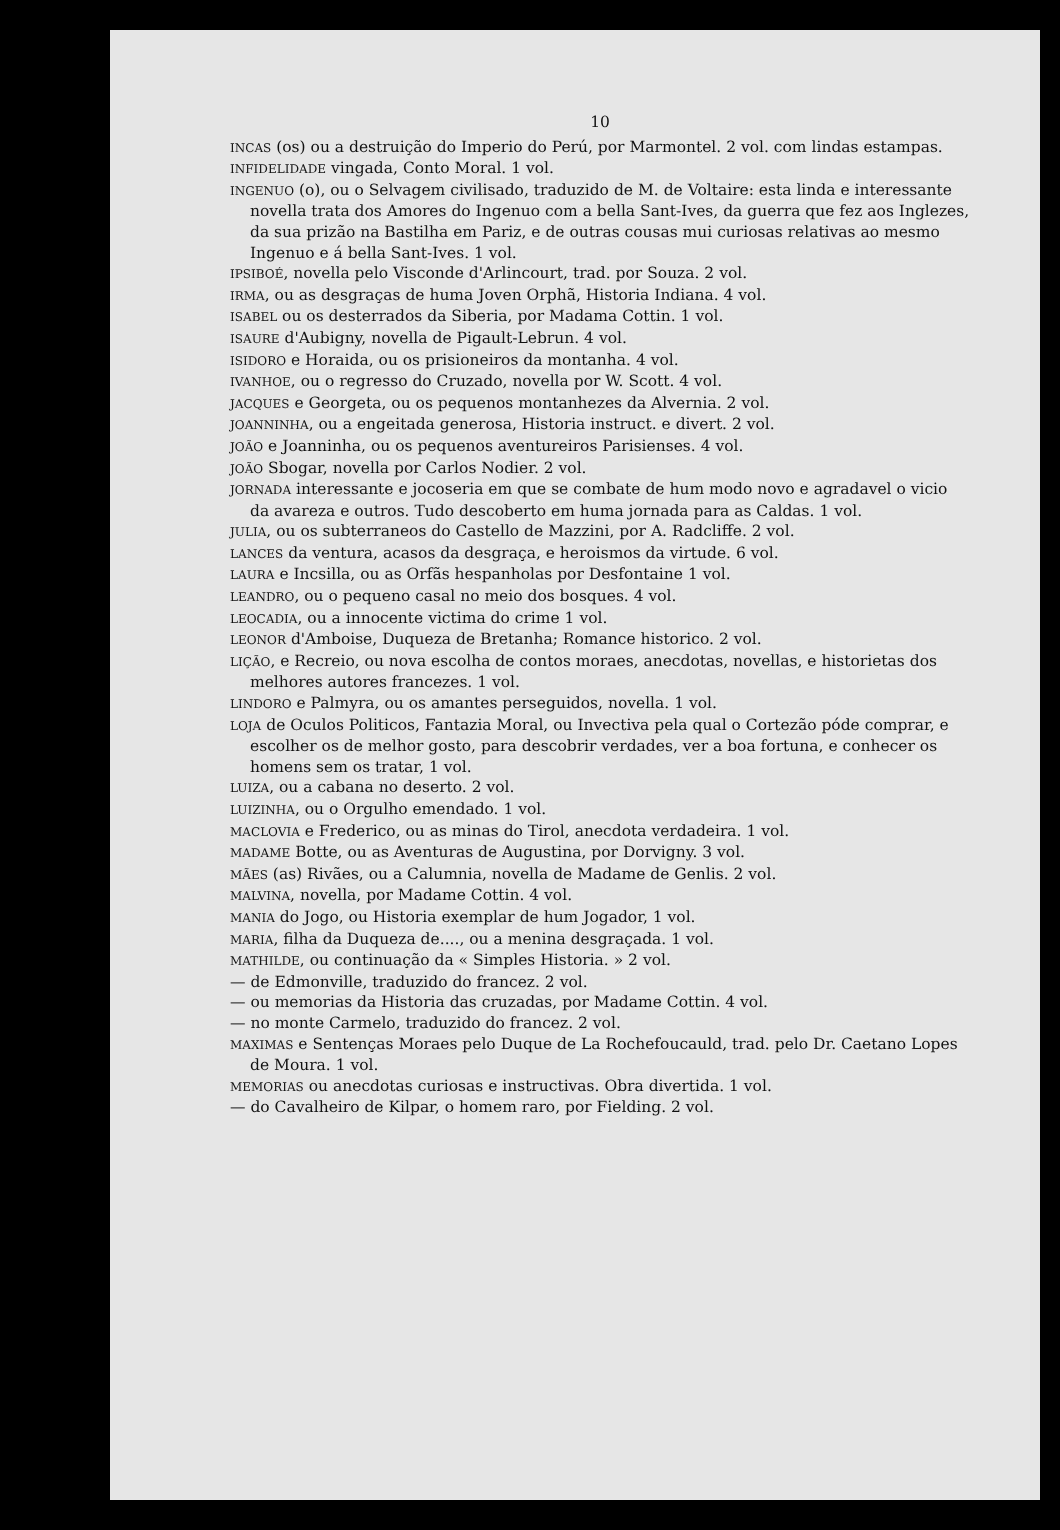10
INCAS (os) ou a destruição do Imperio do Perú, por Marmontel. 2 vol. com lindas estampas.
INFIDELIDADE vingada, Conto Moral. 1 vol.
INGENUO (o), ou o Selvagem civilisado, traduzido de M. de Voltaire: esta linda e interessante novella trata dos Amores do Ingenuo com a bella Sant-Ives, da guerra que fez aos Inglezes, da sua prizão na Bastilha em Pariz, e de outras cousas mui curiosas relativas ao mesmo Ingenuo e á bella Sant-Ives. 1 vol.
IPSIBOÉ, novella pelo Visconde d'Arlincourt, trad. por Souza. 2 vol.
IRMA, ou as desgraças de huma Joven Orphã, Historia Indiana. 4 vol.
ISABEL ou os desterrados da Siberia, por Madama Cottin. 1 vol.
ISAURE d'Aubigny, novella de Pigault-Lebrun. 4 vol.
ISIDORO e Horaida, ou os prisioneiros da montanha. 4 vol.
IVANHOE, ou o regresso do Cruzado, novella por W. Scott. 4 vol.
JACQUES e Georgeta, ou os pequenos montanhezes da Alvernia. 2 vol.
JOANNINHA, ou a engeitada generosa, Historia instruct. e divert. 2 vol.
JOÃO e Joanninha, ou os pequenos aventureiros Parisienses. 4 vol.
JOÃO Sbogar, novella por Carlos Nodier. 2 vol.
JORNADA interessante e jocoseria em que se combate de hum modo novo e agradavel o vicio da avareza e outros. Tudo descoberto em huma jornada para as Caldas. 1 vol.
JULIA, ou os subterraneos do Castello de Mazzini, por A. Radcliffe. 2 vol.
LANCES da ventura, acasos da desgraça, e heroismos da virtude. 6 vol.
LAURA e Incsilla, ou as Orfãs hespanholas por Desfontaine 1 vol.
LEANDRO, ou o pequeno casal no meio dos bosques. 4 vol.
LEOCADIA, ou a innocente victima do crime 1 vol.
LEONOR d'Amboise, Duqueza de Bretanha; Romance historico. 2 vol.
LIÇÃO, e Recreio, ou nova escolha de contos moraes, anecdotas, novellas, e historietas dos melhores autores francezes. 1 vol.
LINDORO e Palmyra, ou os amantes perseguidos, novella. 1 vol.
LOJA de Oculos Politicos, Fantazia Moral, ou Invectiva pela qual o Cortezão póde comprar, e escolher os de melhor gosto, para descobrir verdades, ver a boa fortuna, e conhecer os homens sem os tratar, 1 vol.
LUIZA, ou a cabana no deserto. 2 vol.
LUIZINHA, ou o Orgulho emendado. 1 vol.
MACLOVIA e Frederico, ou as minas do Tirol, anecdota verdadeira. 1 vol.
MADAME Botte, ou as Aventuras de Augustina, por Dorvigny. 3 vol.
MÃES (as) Rivães, ou a Calumnia, novella de Madame de Genlis. 2 vol.
MALVINA, novella, por Madame Cottin. 4 vol.
MANIA do Jogo, ou Historia exemplar de hum Jogador, 1 vol.
MARIA, filha da Duqueza de...., ou a menina desgraçada. 1 vol.
MATHILDE, ou continuação da « Simples Historia. » 2 vol.
— de Edmonville, traduzido do francez. 2 vol.
— ou memorias da Historia das cruzadas, por Madame Cottin. 4 vol.
— no monte Carmelo, traduzido do francez. 2 vol.
MAXIMAS e Sentenças Moraes pelo Duque de La Rochefoucauld, trad. pelo Dr. Caetano Lopes de Moura. 1 vol.
MEMORIAS ou anecdotas curiosas e instructivas. Obra divertida. 1 vol.
— do Cavalheiro de Kilpar, o homem raro, por Fielding. 2 vol.